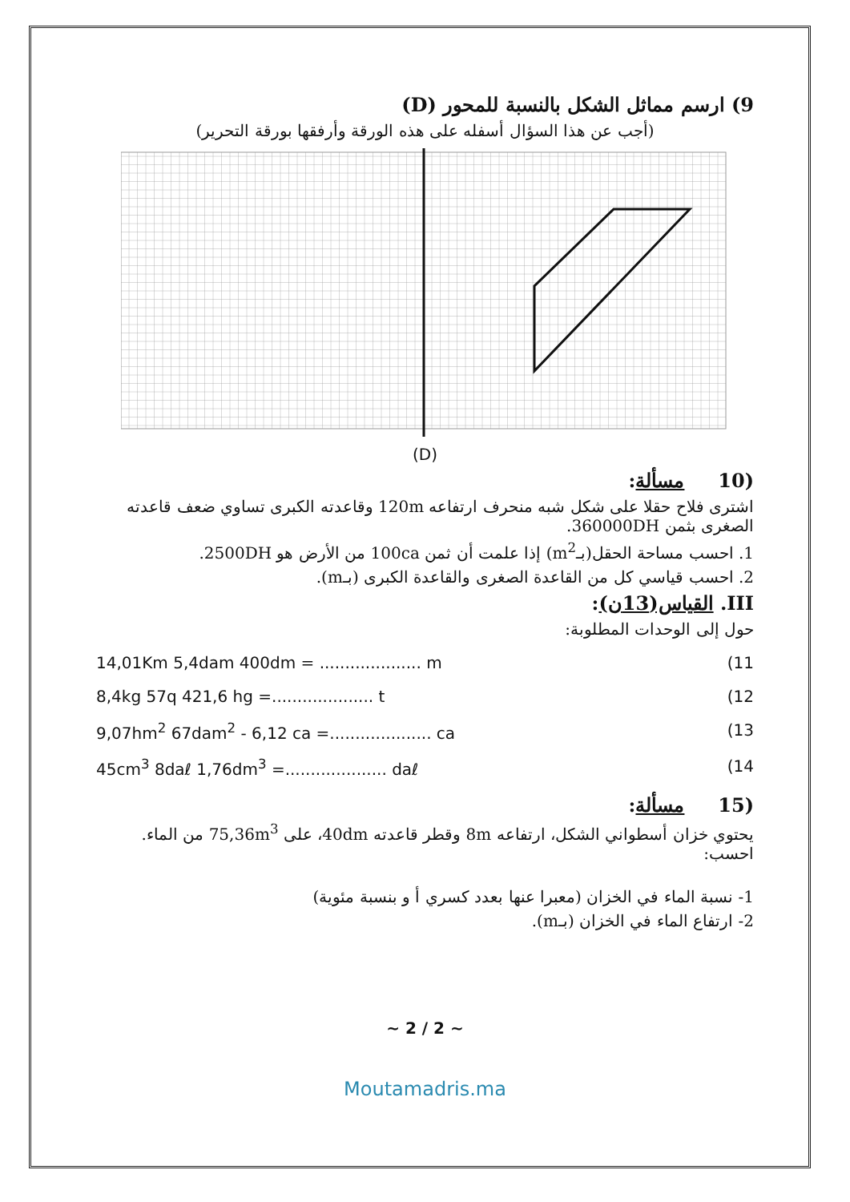9) ارسم مماثل الشكل بالنسبة للمحور (D)
(أجب عن هذا السؤال أسفله على هذه الورقة وأرفقها بورقة التحرير)
(D)
(10 مسألة:
اشترى فلاح حقلا على شكل شبه منحرف ارتفاعه 120m وقاعدته الكبرى تساوي ضعف قاعدته الصغرى بثمن 360000DH.
1. احسب مساحة الحقل(بـm<sup>2</sup>) إذا علمت أن ثمن 100ca من الأرض هو 2500DH.
2. احسب قياسي كل من القاعدة الصغرى والقاعدة الكبرى (بـm).
III. القياس(13ن):
حول إلى الوحدات المطلوبة:
14,01Km 5,4dam 400dm = .................... m (11
8,4kg 57q 421,6 hg =.................... t (12
9,07hm<sup>2</sup> 67dam<sup>2</sup> - 6,12 ca =.................... ca (13
45cm<sup>3</sup> 8daℓ 1,76dm<sup>3</sup> =.................... daℓ (14
(15 مسألة:
يحتوي خزان أسطواني الشكل، ارتفاعه 8m وقطر قاعدته 40dm، على 75,36m<sup>3</sup> من الماء. احسب:
1- نسبة الماء في الخزان (معبرا عنها بعدد كسري أ و بنسبة مئوية)
2- ارتفاع الماء في الخزان (بـm).
~ 2 / 2 ~
Moutamadris.ma